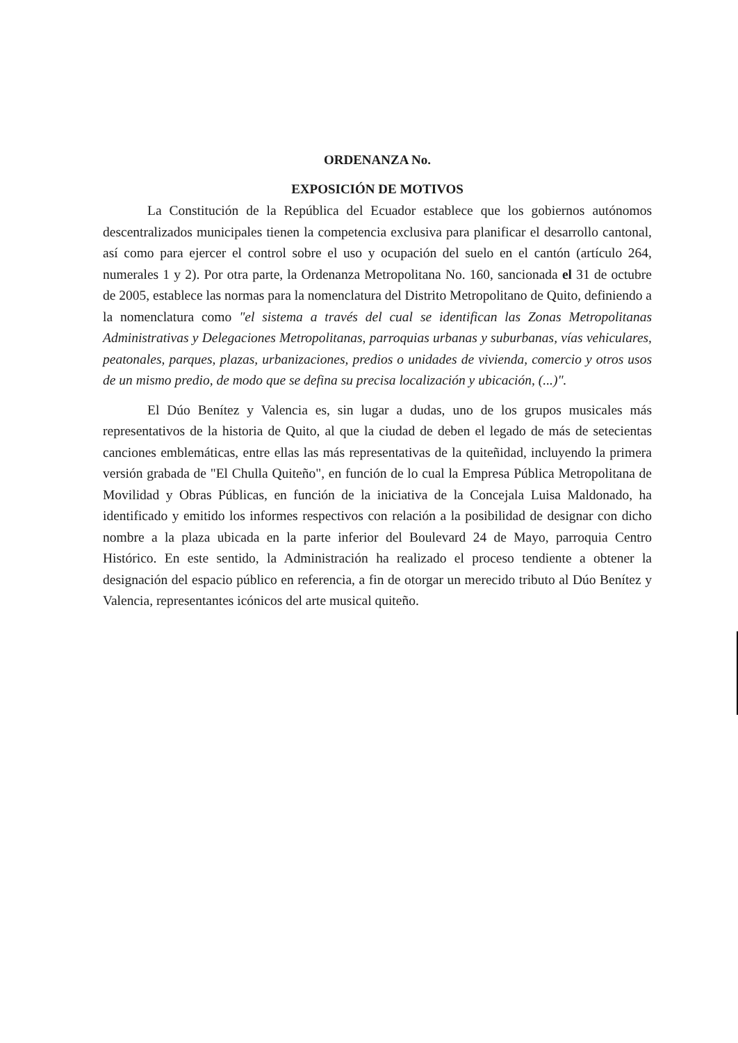ORDENANZA No.
EXPOSICIÓN DE MOTIVOS
La Constitución de la República del Ecuador establece que los gobiernos autónomos descentralizados municipales tienen la competencia exclusiva para planificar el desarrollo cantonal, así como para ejercer el control sobre el uso y ocupación del suelo en el cantón (artículo 264, numerales 1 y 2). Por otra parte, la Ordenanza Metropolitana No. 160, sancionada el 31 de octubre de 2005, establece las normas para la nomenclatura del Distrito Metropolitano de Quito, definiendo a la nomenclatura como "el sistema a través del cual se identifican las Zonas Metropolitanas Administrativas y Delegaciones Metropolitanas, parroquias urbanas y suburbanas, vías vehiculares, peatonales, parques, plazas, urbanizaciones, predios o unidades de vivienda, comercio y otros usos de un mismo predio, de modo que se defina su precisa localización y ubicación, (...)".
El Dúo Benítez y Valencia es, sin lugar a dudas, uno de los grupos musicales más representativos de la historia de Quito, al que la ciudad de deben el legado de más de setecientas canciones emblemáticas, entre ellas las más representativas de la quiteñidad, incluyendo la primera versión grabada de "El Chulla Quiteño", en función de lo cual la Empresa Pública Metropolitana de Movilidad y Obras Públicas, en función de la iniciativa de la Concejala Luisa Maldonado, ha identificado y emitido los informes respectivos con relación a la posibilidad de designar con dicho nombre a la plaza ubicada en la parte inferior del Boulevard 24 de Mayo, parroquia Centro Histórico. En este sentido, la Administración ha realizado el proceso tendiente a obtener la designación del espacio público en referencia, a fin de otorgar un merecido tributo al Dúo Benítez y Valencia, representantes icónicos del arte musical quiteño.